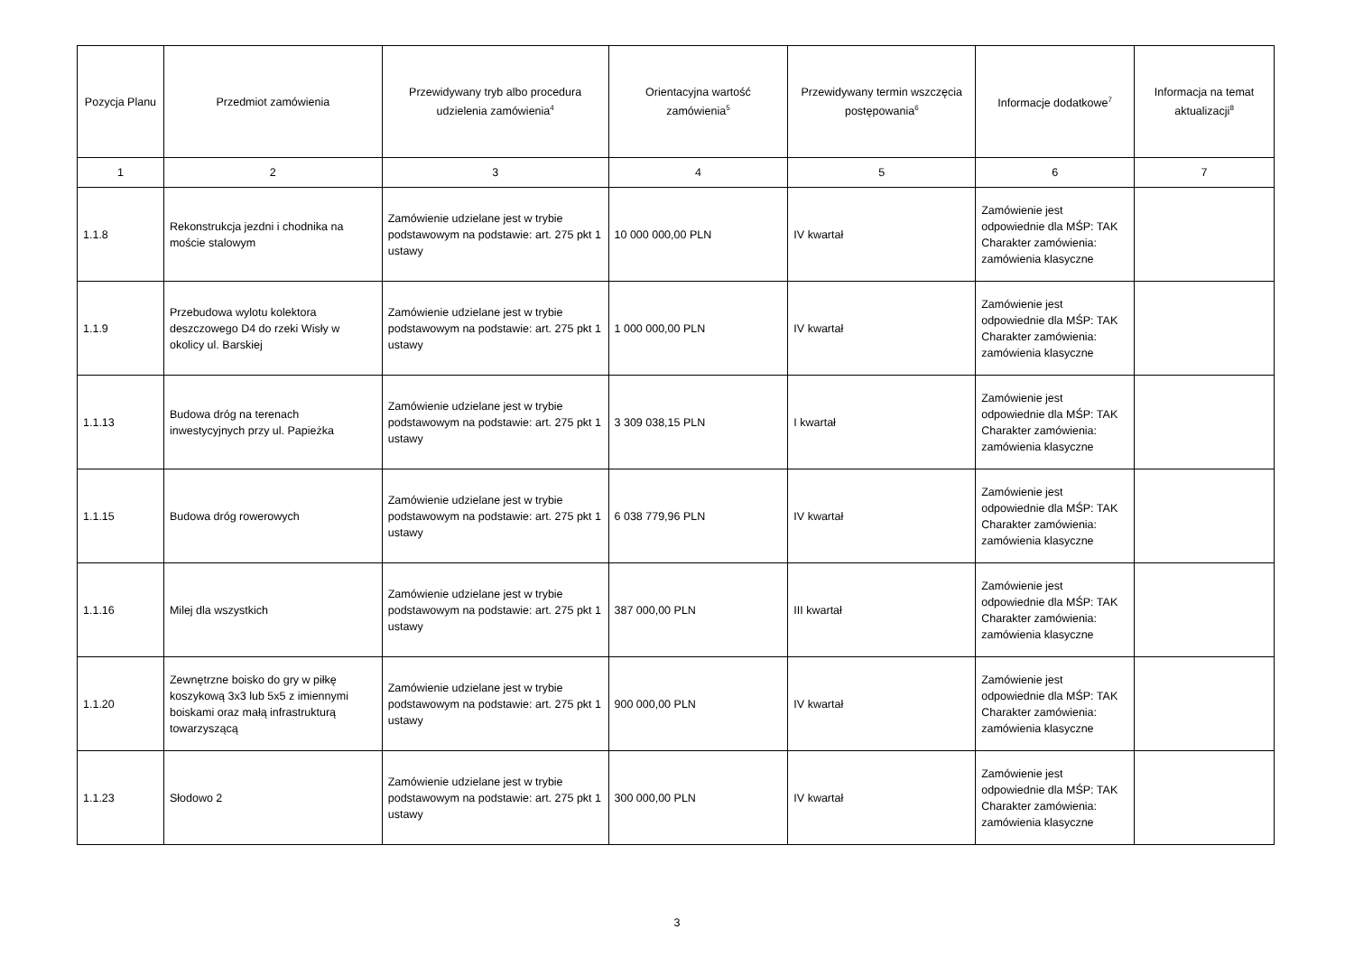| Pozycja Planu | Przedmiot zamówienia | Przewidywany tryb albo procedura udzielenia zamówienia<sup>4</sup> | Orientacyjna wartość zamówienia<sup>5</sup> | Przewidywany termin wszczęcia postępowania<sup>6</sup> | Informacje dodatkowe<sup>7</sup> | Informacja na temat aktualizacji<sup>8</sup> |
| --- | --- | --- | --- | --- | --- | --- |
| 1 | 2 | 3 | 4 | 5 | 6 | 7 |
| 1.1.8 | Rekonstrukcja jezdni i chodnika na moście stalowym | Zamówienie udzielane jest w trybie podstawowym na podstawie: art. 275 pkt 1 ustawy | 10 000 000,00 PLN | IV kwartał | Zamówienie jest odpowiednie dla MŚP: TAK Charakter zamówienia: zamówienia klasyczne | |
| 1.1.9 | Przebudowa wylotu kolektora deszczowego D4 do rzeki Wisły w okolicy ul. Barskiej | Zamówienie udzielane jest w trybie podstawowym na podstawie: art. 275 pkt 1 ustawy | 1 000 000,00 PLN | IV kwartał | Zamówienie jest odpowiednie dla MŚP: TAK Charakter zamówienia: zamówienia klasyczne | |
| 1.1.13 | Budowa dróg na terenach inwestycyjnych przy ul. Papieżka | Zamówienie udzielane jest w trybie podstawowym na podstawie: art. 275 pkt 1 ustawy | 3 309 038,15 PLN | I kwartał | Zamówienie jest odpowiednie dla MŚP: TAK Charakter zamówienia: zamówienia klasyczne | |
| 1.1.15 | Budowa dróg rowerowych | Zamówienie udzielane jest w trybie podstawowym na podstawie: art. 275 pkt 1 ustawy | 6 038 779,96 PLN | IV kwartał | Zamówienie jest odpowiednie dla MŚP: TAK Charakter zamówienia: zamówienia klasyczne | |
| 1.1.16 | Milej dla wszystkich | Zamówienie udzielane jest w trybie podstawowym na podstawie: art. 275 pkt 1 ustawy | 387 000,00 PLN | III kwartał | Zamówienie jest odpowiednie dla MŚP: TAK Charakter zamówienia: zamówienia klasyczne | |
| 1.1.20 | Zewnętrzne boisko do gry w piłkę koszykową 3x3 lub 5x5 z imiennymi boiskami oraz małą infrastrukturą towarzyszącą | Zamówienie udzielane jest w trybie podstawowym na podstawie: art. 275 pkt 1 ustawy | 900 000,00 PLN | IV kwartał | Zamówienie jest odpowiednie dla MŚP: TAK Charakter zamówienia: zamówienia klasyczne | |
| 1.1.23 | Słodowo 2 | Zamówienie udzielane jest w trybie podstawowym na podstawie: art. 275 pkt 1 ustawy | 300 000,00 PLN | IV kwartał | Zamówienie jest odpowiednie dla MŚP: TAK Charakter zamówienia: zamówienia klasyczne | |
3